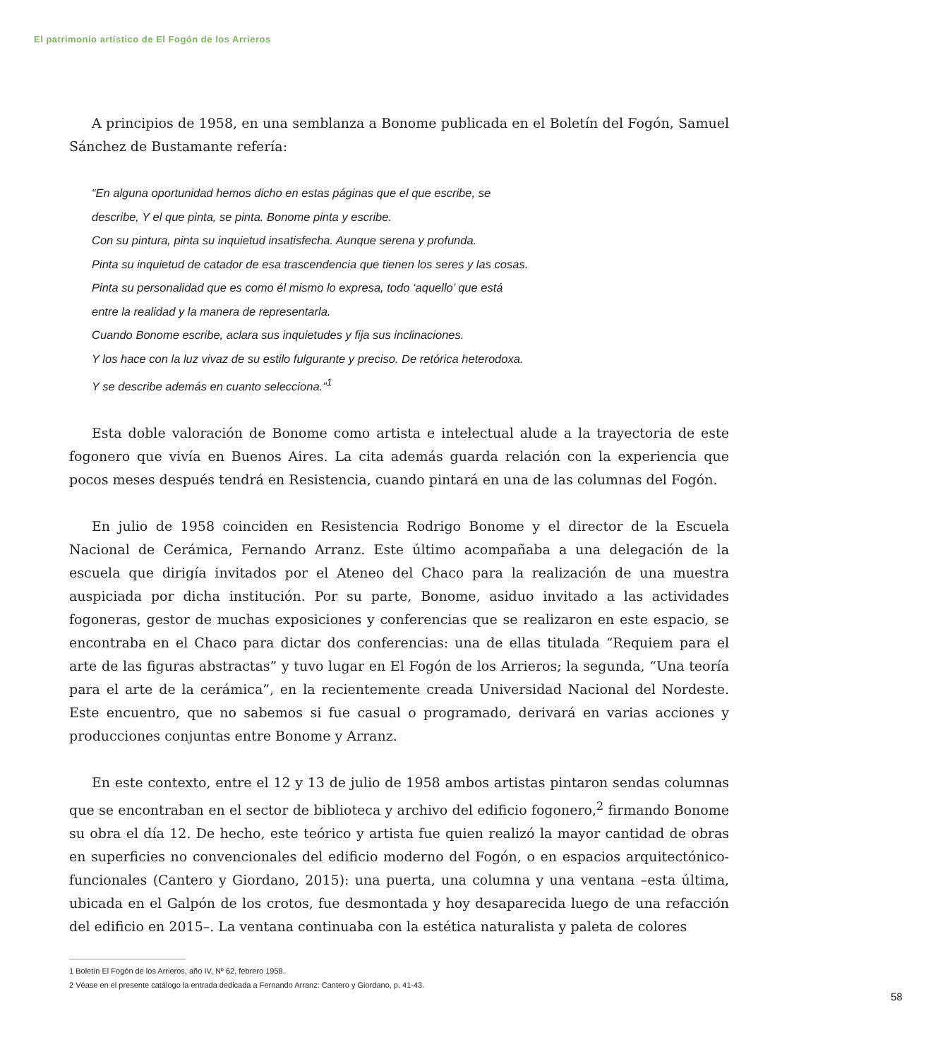El patrimonio artístico de El Fogón de los Arrieros
A principios de 1958, en una semblanza a Bonome publicada en el Boletín del Fogón, Samuel Sánchez de Bustamante refería:
“En alguna oportunidad hemos dicho en estas páginas que el que escribe, se
describe, Y el que pinta, se pinta. Bonome pinta y escribe.
Con su pintura, pinta su inquietud insatisfecha. Aunque serena y profunda.
Pinta su inquietud de catador de esa trascendencia que tienen los seres y las cosas.
Pinta su personalidad que es como él mismo lo expresa, todo ‘aquello’ que está
entre la realidad y la manera de representarla.
Cuando Bonome escribe, aclara sus inquietudes y fija sus inclinaciones.
Y los hace con la luz vivaz de su estilo fulgurante y preciso. De retórica heterodoxa.
Y se describe además en cuanto selecciona.”<sup>1</sup>
Esta doble valoración de Bonome como artista e intelectual alude a la trayectoria de este fogonero que vivía en Buenos Aires. La cita además guarda relación con la experiencia que pocos meses después tendrá en Resistencia, cuando pintará en una de las columnas del Fogón.
En julio de 1958 coinciden en Resistencia Rodrigo Bonome y el director de la Escuela Nacional de Cerámica, Fernando Arranz. Este último acompañaba a una delegación de la escuela que dirigía invitados por el Ateneo del Chaco para la realización de una muestra auspiciada por dicha institución. Por su parte, Bonome, asiduo invitado a las actividades fogoneras, gestor de muchas exposiciones y conferencias que se realizaron en este espacio, se encontraba en el Chaco para dictar dos conferencias: una de ellas titulada “Requiem para el arte de las figuras abstractas” y tuvo lugar en El Fogón de los Arrieros; la segunda, “Una teoría para el arte de la cerámica”, en la recientemente creada Universidad Nacional del Nordeste. Este encuentro, que no sabemos si fue casual o programado, derivará en varias acciones y producciones conjuntas entre Bonome y Arranz.
En este contexto, entre el 12 y 13 de julio de 1958 ambos artistas pintaron sendas columnas que se encontraban en el sector de biblioteca y archivo del edificio fogonero,<sup>2</sup> firmando Bonome su obra el día 12. De hecho, este teórico y artista fue quien realizó la mayor cantidad de obras en superficies no convencionales del edificio moderno del Fogón, o en espacios arquitectónico-funcionales (Cantero y Giordano, 2015): una puerta, una columna y una ventana –esta última, ubicada en el Galpón de los crotos, fue desmontada y hoy desaparecida luego de una refacción del edificio en 2015–. La ventana continuaba con la estética naturalista y paleta de colores
1 Boletín El Fogón de los Arrieros, año IV, Nº 62, febrero 1958.
2 Véase en el presente catálogo la entrada dedicada a Fernando Arranz: Cantero y Giordano, p. 41-43.
58